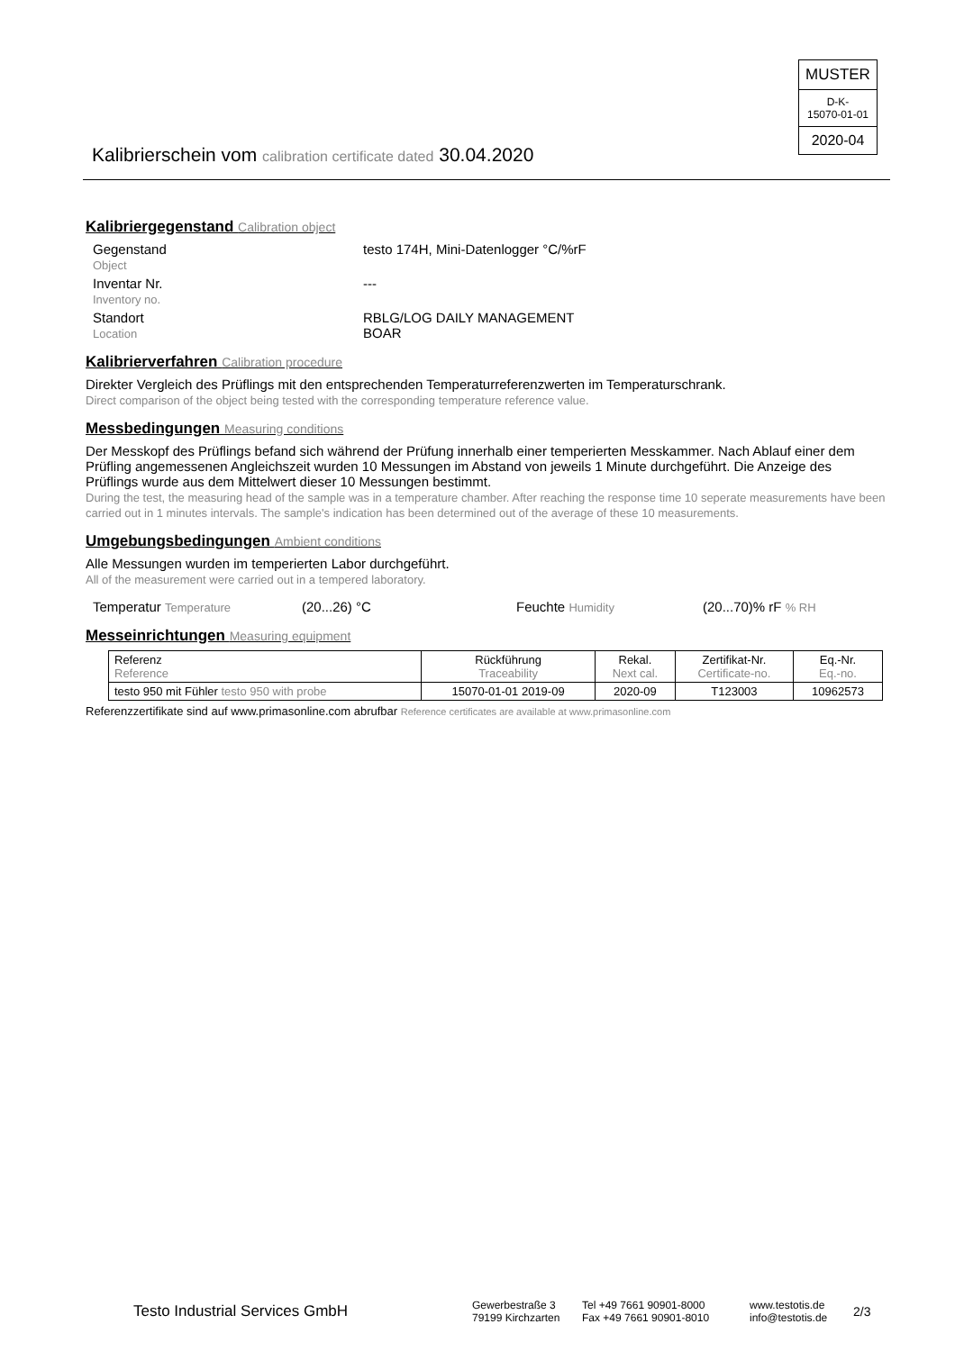MUSTER
D-K-
15070-01-01
2020-04
Kalibrierschein vom calibration certificate dated 30.04.2020
Kalibriergegenstand Calibration object
Gegenstand
Object
testo 174H, Mini-Datenlogger °C/%rF
Inventar Nr.
Inventory no.
---
Standort
Location
RBLG/LOG DAILY MANAGEMENT
BOAR
Kalibrierverfahren Calibration procedure
Direkter Vergleich des Prüflings mit den entsprechenden Temperaturreferenzwerten im Temperaturschrank.
Direct comparison of the object being tested with the corresponding temperature reference value.
Messbedingungen Measuring conditions
Der Messkopf des Prüflings befand sich während der Prüfung innerhalb einer temperierten Messkammer. Nach Ablauf einer dem Prüfling angemessenen Angleichszeit wurden 10 Messungen im Abstand von jeweils 1 Minute durchgeführt. Die Anzeige des Prüflings wurde aus dem Mittelwert dieser 10 Messungen bestimmt.
During the test, the measuring head of the sample was in a temperature chamber. After reaching the response time 10 seperate measurements have been carried out in 1 minutes intervals. The sample's indication has been determined out of the average of these 10 measurements.
Umgebungsbedingungen Ambient conditions
Alle Messungen wurden im temperierten Labor durchgeführt.
All of the measurement were carried out in a tempered laboratory.
Temperatur Temperature
(20...26) °C Feuchte Humidity
(20...70)% rF % RH
Messeinrichtungen Measuring equipment
| Referenz Reference | Rückführung Traceability | Rekal. Next cal. | Zertifikat-Nr. Certificate-no. | Eq.-Nr. Eq.-no. |
| --- | --- | --- | --- | --- |
| testo 950 mit Fühler testo 950 with probe | 15070-01-01 2019-09 | 2020-09 | T123003 | 10962573 |
Referenzzertifikate sind auf www.primasonline.com abrufbar Reference certificates are available at www.primasonline.com
Testo Industrial Services GmbH
Gewerbestraße 3
79199 Kirchzarten
Tel +49 7661 90901-8000
Fax +49 7661 90901-8010
www.testotis.de
info@testotis.de
2/3